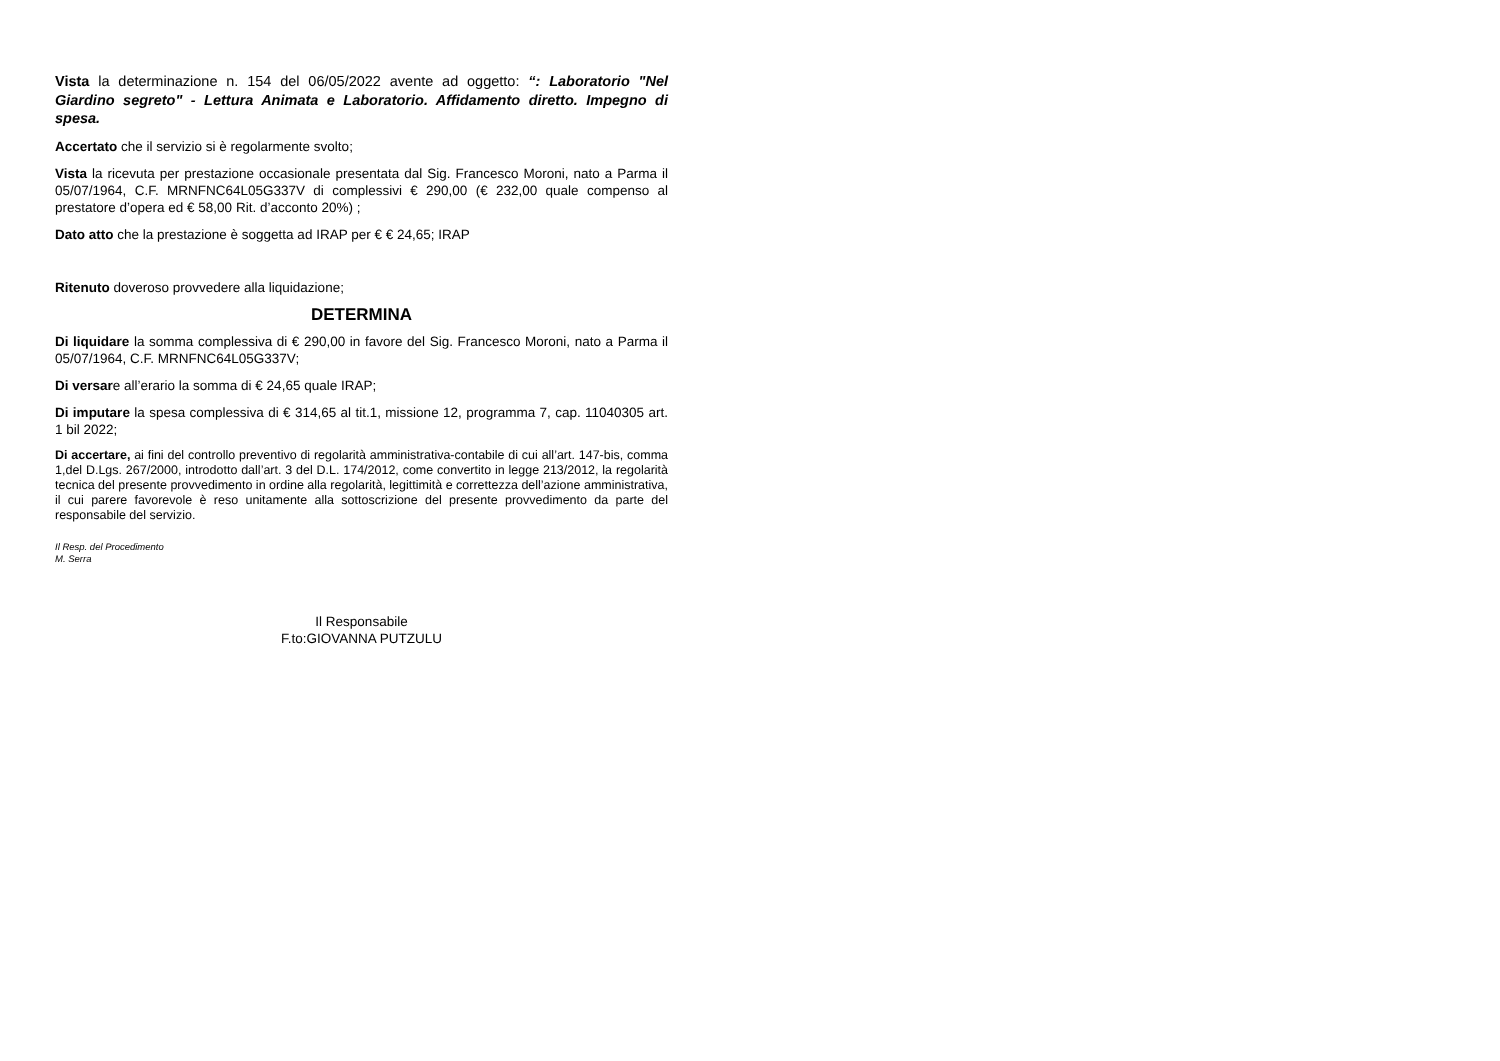Vista la determinazione n. 154 del 06/05/2022 avente ad oggetto: “: Laboratorio "Nel Giardino segreto" - Lettura Animata e Laboratorio. Affidamento diretto. Impegno di spesa.
Accertato che il servizio si è regolarmente svolto;
Vista la ricevuta per prestazione occasionale presentata dal Sig. Francesco Moroni, nato a Parma il 05/07/1964, C.F. MRNFNC64L05G337V di complessivi € 290,00 (€ 232,00 quale compenso al prestatore d’opera ed € 58,00 Rit. d’acconto 20%) ;
Dato atto che la prestazione è soggetta ad IRAP per € € 24,65; IRAP
Ritenuto doveroso provvedere alla liquidazione;
DETERMINA
Di liquidare la somma complessiva di € 290,00 in favore del Sig. Francesco Moroni, nato a Parma il 05/07/1964, C.F. MRNFNC64L05G337V;
Di versare all’erario la somma di € 24,65 quale IRAP;
Di imputare la spesa complessiva di € 314,65 al tit.1, missione 12, programma 7, cap. 11040305 art. 1 bil 2022;
Di accertare, ai fini del controllo preventivo di regolarità amministrativa-contabile di cui all’art. 147-bis, comma 1,del D.Lgs. 267/2000, introdotto dall’art. 3 del D.L. 174/2012, come convertito in legge 213/2012, la regolarità tecnica del presente provvedimento in ordine alla regolarità, legittimità e correttezza dell’azione amministrativa, il cui parere favorevole è reso unitamente alla sottoscrizione del presente provvedimento da parte del responsabile del servizio.
Il Resp. del Procedimento
M. Serra
Il Responsabile
F.to:GIOVANNA PUTZULU